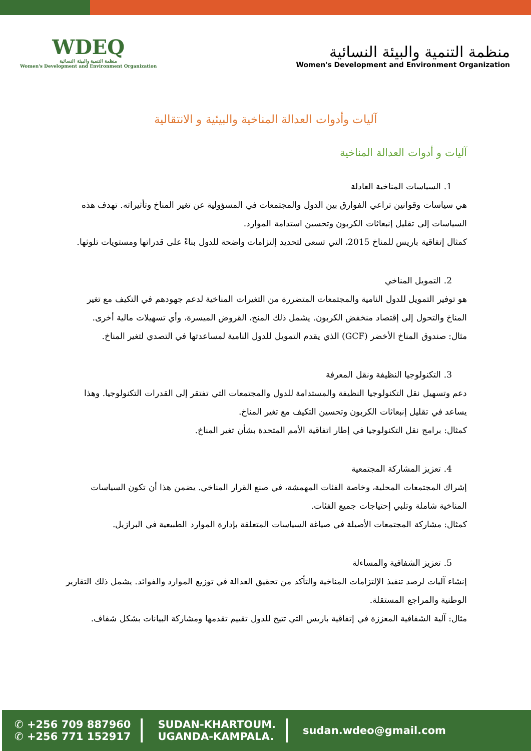WDEQ
منظمة التنمية والبيئة النسائية
Women's Development and Environment Organization
منظمة التنمية والبيئة النسائية
Women's Development and Environment Organization
آليات وأدوات العدالة المناخية والبيئية و الانتقالية
آليات و أدوات العدالة المناخية
1. السياسات المناخية العادلة
هي سياسات وقوانين تراعي الفوارق بين الدول والمجتمعات في المسؤولية عن تغير المناخ وتأثيراته. تهدف هذه السياسات إلى تقليل إنبعاثات الكربون وتحسين استدامة الموارد.
كمثال إتفاقية باريس للمناخ 2015، التي تسعى لتحديد إلتزامات واضحة للدول بناءً على قدراتها ومستويات تلوثها.
2. التمويل المناخي
هو توفير التمويل للدول النامية والمجتمعات المتضررة من التغيرات المناخية لدعم جهودهم في التكيف مع تغير المناخ والتحول إلى إقتصاد منخفض الكربون. يشمل ذلك المنح، القروض الميسرة، وأي تسهيلات مالية أخرى.
مثال: صندوق المناخ الأخضر (GCF) الذي يقدم التمويل للدول النامية لمساعدتها في التصدي لتغير المناخ.
3. التكنولوجيا النظيفة ونقل المعرفة
دعم وتسهيل نقل التكنولوجيا النظيفة والمستدامة للدول والمجتمعات التي تفتقر إلى القدرات التكنولوجيا. وهذا يساعد في تقليل إنبعاثات الكربون وتحسين التكيف مع تغير المناخ.
كمثال: برامج نقل التكنولوجيا في إطار اتفاقية الأمم المتحدة بشأن تغير المناخ.
4. تعزيز المشاركة المجتمعية
إشراك المجتمعات المحلية، وخاصة الفئات المهمشة، في صنع القرار المناخي. يضمن هذا أن تكون السياسات المناخية شاملة وتلبي إحتياجات جميع الفئات.
كمثال: مشاركة المجتمعات الأصيلة في صياغة السياسات المتعلقة بإدارة الموارد الطبيعية في البرازيل.
5. تعزيز الشفافية والمساءلة
إنشاء آليات لرصد تنفيذ الإلتزامات المناخية والتأكد من تحقيق العدالة في توزيع الموارد والفوائد. يشمل ذلك التقارير الوطنية والمراجع المستقلة.
مثال: آلية الشفافية المعززة في إتفاقية باريس التي تتيح للدول تقييم تقدمها ومشاركة البيانات بشكل شفاف.
✆ +256 709 887960
✆ +256 771 152917
SUDAN-KHARTOUM.
UGANDA-KAMPALA.
sudan.wdeo@gmail.com